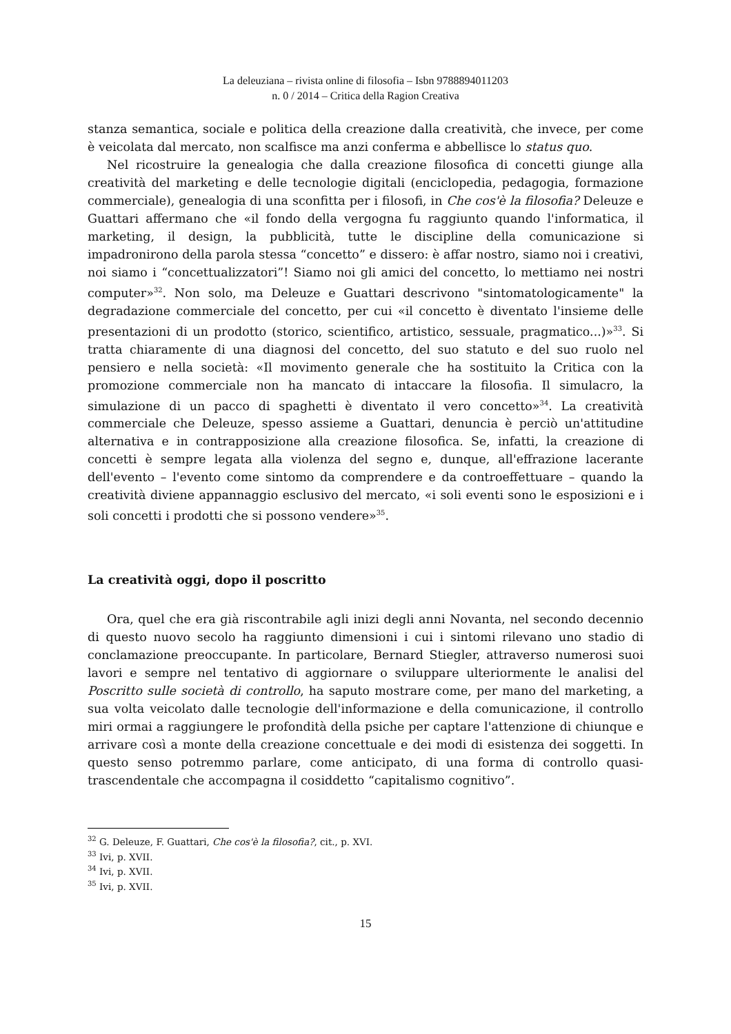La deleuziana – rivista online di filosofia – Isbn 9788894011203
n. 0 / 2014 – Critica della Ragion Creativa
stanza semantica, sociale e politica della creazione dalla creatività, che invece, per come è veicolata dal mercato, non scalfisce ma anzi conferma e abbellisce lo status quo.
Nel ricostruire la genealogia che dalla creazione filosofica di concetti giunge alla creatività del marketing e delle tecnologie digitali (enciclopedia, pedagogia, formazione commerciale), genealogia di una sconfitta per i filosofi, in Che cos'è la filosofia? Deleuze e Guattari affermano che «il fondo della vergogna fu raggiunto quando l'informatica, il marketing, il design, la pubblicità, tutte le discipline della comunicazione si impadronirono della parola stessa “concetto” e dissero: è affar nostro, siamo noi i creativi, noi siamo i “concettualizzatori”! Siamo noi gli amici del concetto, lo mettiamo nei nostri computer»<sup>32</sup>. Non solo, ma Deleuze e Guattari descrivono "sintomatologicamente" la degradazione commerciale del concetto, per cui «il concetto è diventato l'insieme delle presentazioni di un prodotto (storico, scientifico, artistico, sessuale, pragmatico...)»<sup>33</sup>. Si tratta chiaramente di una diagnosi del concetto, del suo statuto e del suo ruolo nel pensiero e nella società: «Il movimento generale che ha sostituito la Critica con la promozione commerciale non ha mancato di intaccare la filosofia. Il simulacro, la simulazione di un pacco di spaghetti è diventato il vero concetto»<sup>34</sup>. La creatività commerciale che Deleuze, spesso assieme a Guattari, denuncia è perciò un'attitudine alternativa e in contrapposizione alla creazione filosofica. Se, infatti, la creazione di concetti è sempre legata alla violenza del segno e, dunque, all'effrazione lacerante dell'evento – l'evento come sintomo da comprendere e da controeffettuare – quando la creatività diviene appannaggio esclusivo del mercato, «i soli eventi sono le esposizioni e i soli concetti i prodotti che si possono vendere»<sup>35</sup>.
La creatività oggi, dopo il poscritto
Ora, quel che era già riscontrabile agli inizi degli anni Novanta, nel secondo decennio di questo nuovo secolo ha raggiunto dimensioni i cui i sintomi rilevano uno stadio di conclamazione preoccupante. In particolare, Bernard Stiegler, attraverso numerosi suoi lavori e sempre nel tentativo di aggiornare o sviluppare ulteriormente le analisi del Poscritto sulle società di controllo, ha saputo mostrare come, per mano del marketing, a sua volta veicolato dalle tecnologie dell'informazione e della comunicazione, il controllo miri ormai a raggiungere le profondità della psiche per captare l'attenzione di chiunque e arrivare così a monte della creazione concettuale e dei modi di esistenza dei soggetti. In questo senso potremmo parlare, come anticipato, di una forma di controllo quasi-trascendentale che accompagna il cosiddetto “capitalismo cognitivo”.
<sup>32</sup> G. Deleuze, F. Guattari, Che cos'è la filosofia?, cit., p. XVI.
<sup>33</sup> Ivi, p. XVII.
<sup>34</sup> Ivi, p. XVII.
<sup>35</sup> Ivi, p. XVII.
15